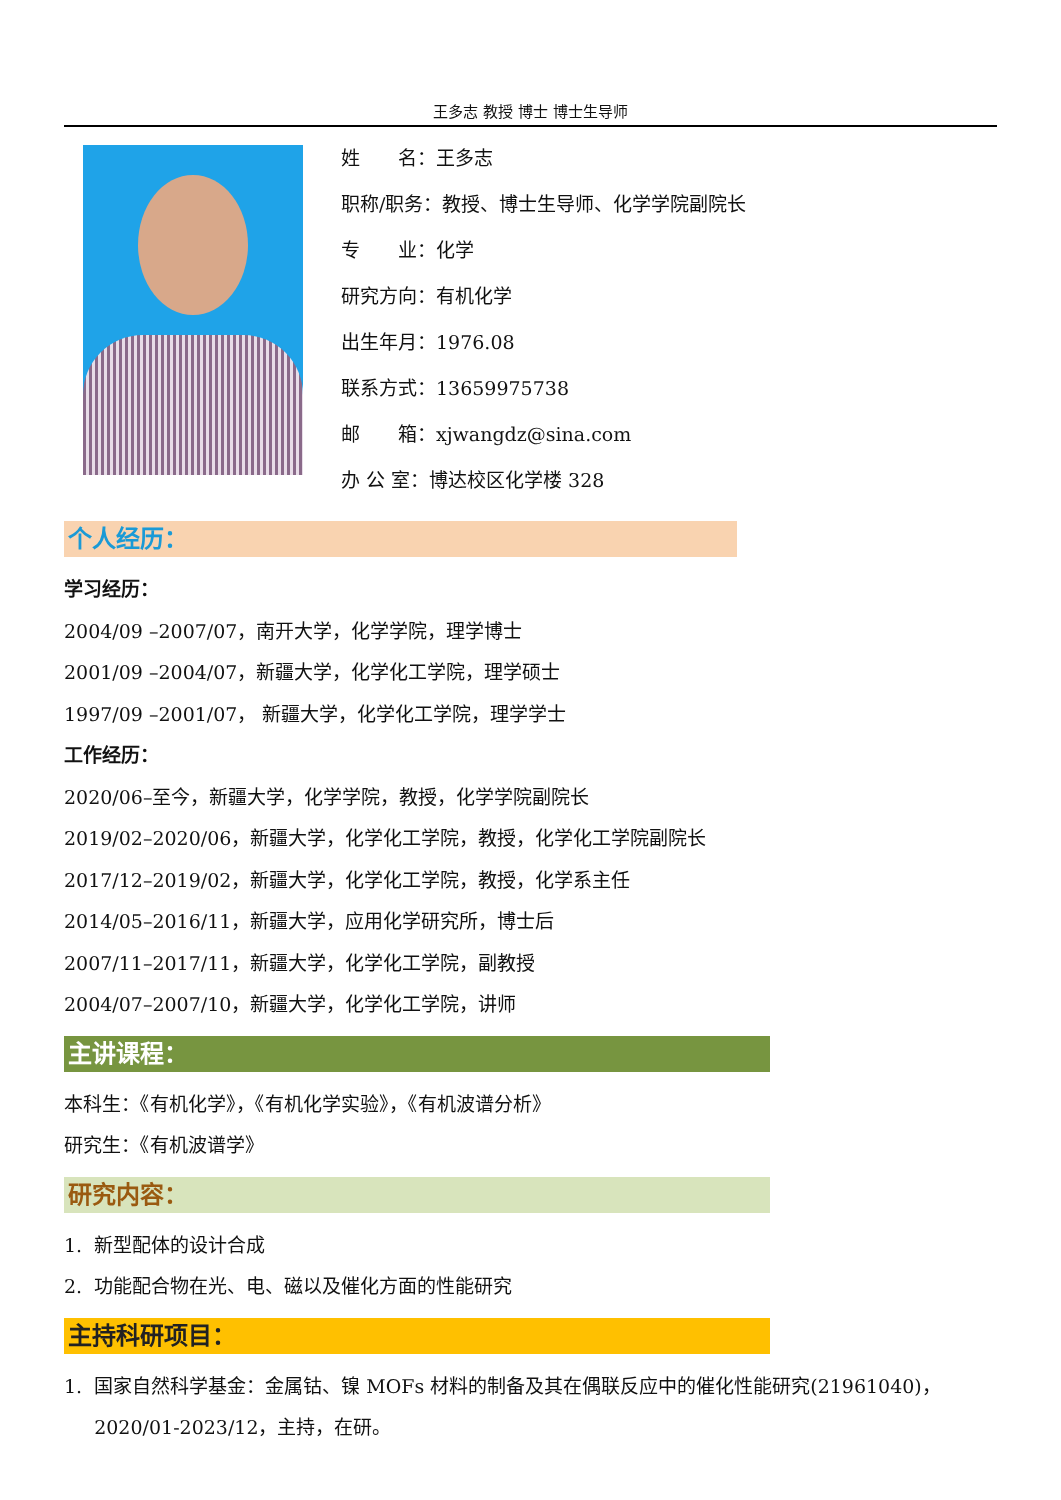王多志 教授 博士 博士生导师
姓　　名：王多志
职称/职务：教授、博士生导师、化学学院副院长
专　　业：化学
研究方向：有机化学
出生年月：1976.08
联系方式：13659975738
邮　　箱：xjwangdz@sina.com
办 公 室：博达校区化学楼 328
个人经历：
学习经历：
2004/09 –2007/07，南开大学，化学学院，理学博士
2001/09 –2004/07，新疆大学，化学化工学院，理学硕士
1997/09 –2001/07， 新疆大学，化学化工学院，理学学士
工作经历：
2020/06–至今，新疆大学，化学学院，教授，化学学院副院长
2019/02–2020/06，新疆大学，化学化工学院，教授，化学化工学院副院长
2017/12–2019/02，新疆大学，化学化工学院，教授，化学系主任
2014/05–2016/11，新疆大学，应用化学研究所，博士后
2007/11–2017/11，新疆大学，化学化工学院，副教授
2004/07–2007/10，新疆大学，化学化工学院，讲师
主讲课程：
本科生：《有机化学》，《有机化学实验》，《有机波谱分析》
研究生：《有机波谱学》
研究内容：
1. 新型配体的设计合成
2. 功能配合物在光、电、磁以及催化方面的性能研究
主持科研项目：
1. 国家自然科学基金：金属钴、镍 MOFs 材料的制备及其在偶联反应中的催化性能研究(21961040)，
2020/01-2023/12，主持，在研。